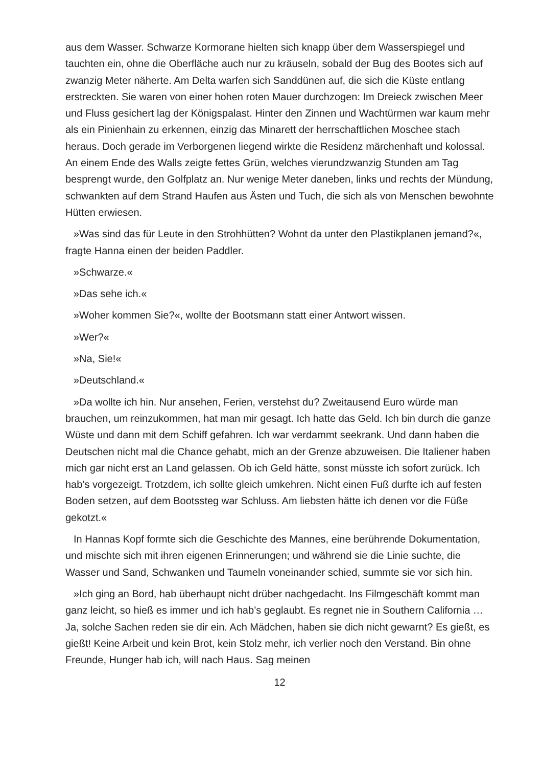aus dem Wasser. Schwarze Kormorane hielten sich knapp über dem Wasserspiegel und tauchten ein, ohne die Oberfläche auch nur zu kräuseln, sobald der Bug des Bootes sich auf zwanzig Meter näherte. Am Delta warfen sich Sanddünen auf, die sich die Küste entlang erstreckten. Sie waren von einer hohen roten Mauer durchzogen: Im Dreieck zwischen Meer und Fluss gesichert lag der Königspalast. Hinter den Zinnen und Wachtürmen war kaum mehr als ein Pinienhain zu erkennen, einzig das Minarett der herrschaftlichen Moschee stach heraus. Doch gerade im Verborgenen liegend wirkte die Residenz märchenhaft und kolossal. An einem Ende des Walls zeigte fettes Grün, welches vierundzwanzig Stunden am Tag besprengt wurde, den Golfplatz an. Nur wenige Meter daneben, links und rechts der Mündung, schwankten auf dem Strand Haufen aus Ästen und Tuch, die sich als von Menschen bewohnte Hütten erwiesen.
»Was sind das für Leute in den Strohhütten? Wohnt da unter den Plastikplanen jemand?«, fragte Hanna einen der beiden Paddler.
»Schwarze.«
»Das sehe ich.«
»Woher kommen Sie?«, wollte der Bootsmann statt einer Antwort wissen.
»Wer?«
»Na, Sie!«
»Deutschland.«
»Da wollte ich hin. Nur ansehen, Ferien, verstehst du? Zweitausend Euro würde man brauchen, um reinzukommen, hat man mir gesagt. Ich hatte das Geld. Ich bin durch die ganze Wüste und dann mit dem Schiff gefahren. Ich war verdammt seekrank. Und dann haben die Deutschen nicht mal die Chance gehabt, mich an der Grenze abzuweisen. Die Italiener haben mich gar nicht erst an Land gelassen. Ob ich Geld hätte, sonst müsste ich sofort zurück. Ich hab’s vorgezeigt. Trotzdem, ich sollte gleich umkehren. Nicht einen Fuß durfte ich auf festen Boden setzen, auf dem Bootssteg war Schluss. Am liebsten hätte ich denen vor die Füße gekotzt.«
In Hannas Kopf formte sich die Geschichte des Mannes, eine berührende Dokumentation, und mischte sich mit ihren eigenen Erinnerungen; und während sie die Linie suchte, die Wasser und Sand, Schwanken und Taumeln voneinander schied, summte sie vor sich hin.
»Ich ging an Bord, hab überhaupt nicht drüber nachgedacht. Ins Filmgeschäft kommt man ganz leicht, so hieß es immer und ich hab’s geglaubt. Es regnet nie in Southern California … Ja, solche Sachen reden sie dir ein. Ach Mädchen, haben sie dich nicht gewarnt? Es gießt, es gießt! Keine Arbeit und kein Brot, kein Stolz mehr, ich verlier noch den Verstand. Bin ohne Freunde, Hunger hab ich, will nach Haus. Sag meinen
12